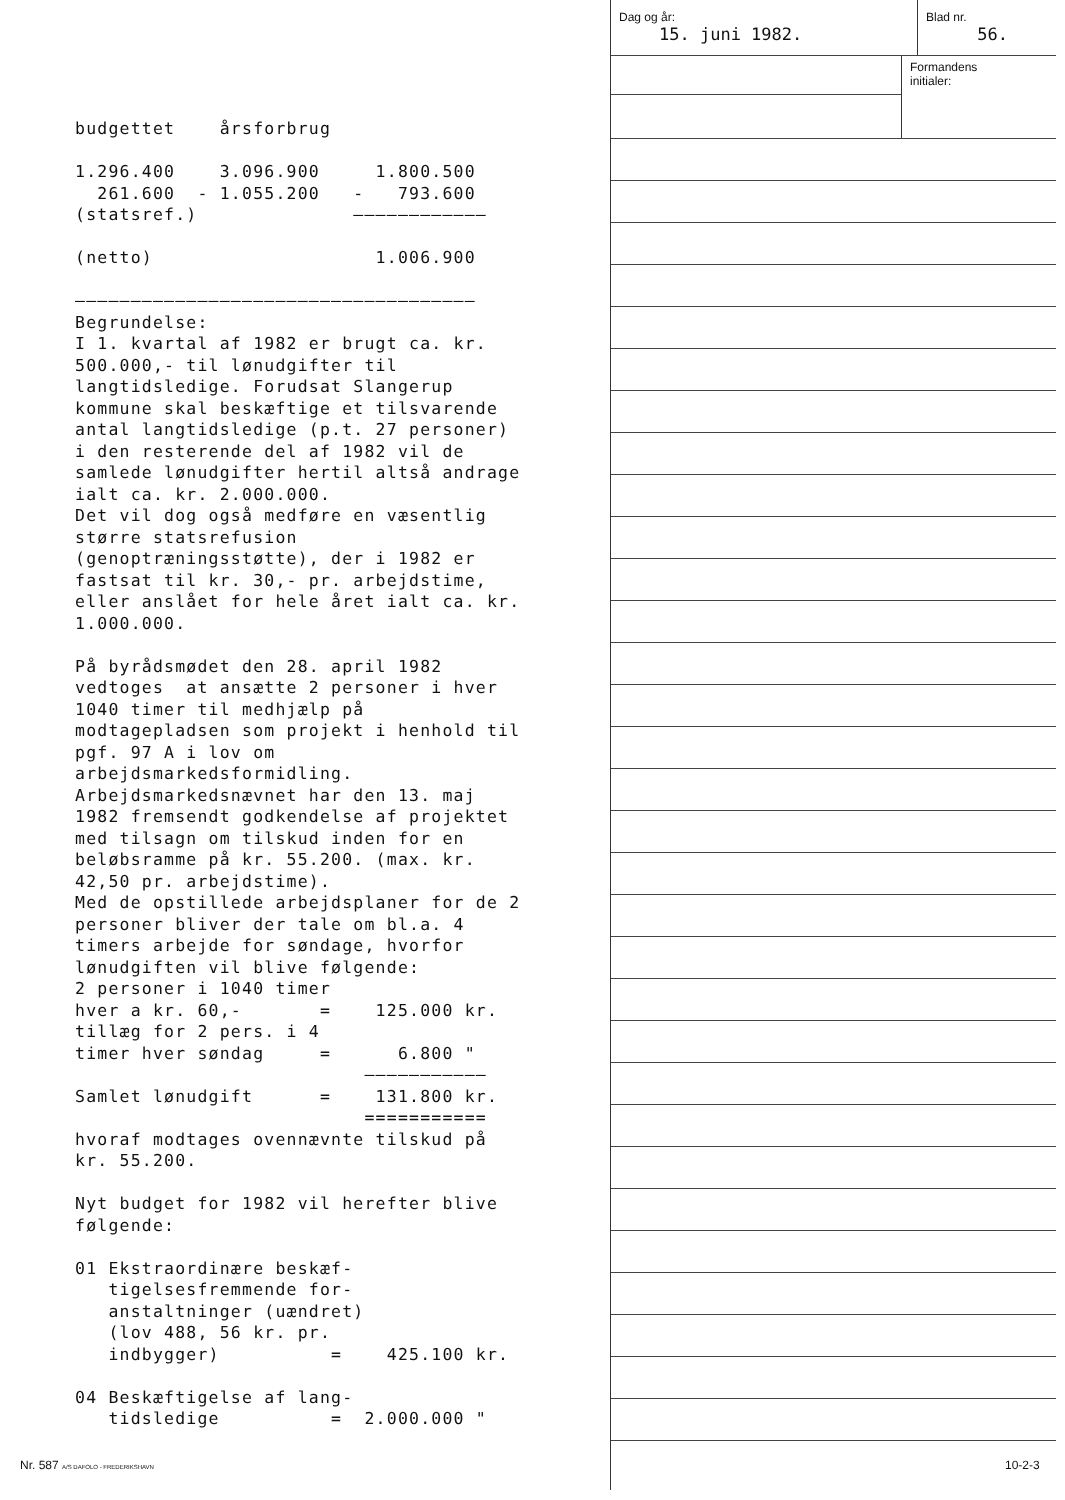budgettet årsforbrug 1.296.400 3.096.900 1.800.500 261.600 - 1.055.200 - 793.600 (statsref.) ———————————— (netto) 1.006.900 ———————————————————————————————————— Begrundelse: I 1. kvartal af 1982 er brugt ca. kr. 500.000,- til lønudgifter til langtidsledige. Forudsat Slangerup kommune skal beskæftige et tilsvarende antal langtidsledige (p.t. 27 personer) i den resterende del af 1982 vil de samlede lønudgifter hertil altså andrage ialt ca. kr. 2.000.000. Det vil dog også medføre en væsentlig større statsrefusion (genoptræningsstøtte), der i 1982 er fastsat til kr. 30,- pr. arbejdstime, eller anslået for hele året ialt ca. kr. 1.000.000. På byrådsmødet den 28. april 1982 vedtoges at ansætte 2 personer i hver 1040 timer til medhjælp på modtagepladsen som projekt i henhold til pgf. 97 A i lov om arbejdsmarkedsformidling. Arbejdsmarkedsnævnet har den 13. maj 1982 fremsendt godkendelse af projektet med tilsagn om tilskud inden for en beløbsramme på kr. 55.200. (max. kr. 42,50 pr. arbejdstime). Med de opstillede arbejdsplaner for de 2 personer bliver der tale om bl.a. 4 timers arbejde for søndage, hvorfor lønudgiften vil blive følgende: 2 personer i 1040 timer hver a kr. 60,- = 125.000 kr. tillæg for 2 pers. i 4 timer hver søndag = 6.800 " ——————————— Samlet lønudgift = 131.800 kr. =========== hvoraf modtages ovennævnte tilskud på kr. 55.200. Nyt budget for 1982 vil herefter blive følgende: 01 Ekstraordinære beskæf- tigelsesfremmende for- anstaltninger (uændret) (lov 488, 56 kr. pr. indbygger) = 425.100 kr. 04 Beskæftigelse af lang- tidsledige = 2.000.000 "
Dag og år:
15. juni 1982.
Blad nr.
56.
Formandens
initialer:
Nr. 587 A/S DAFOLO - FREDERIKSHAVN
10-2-3